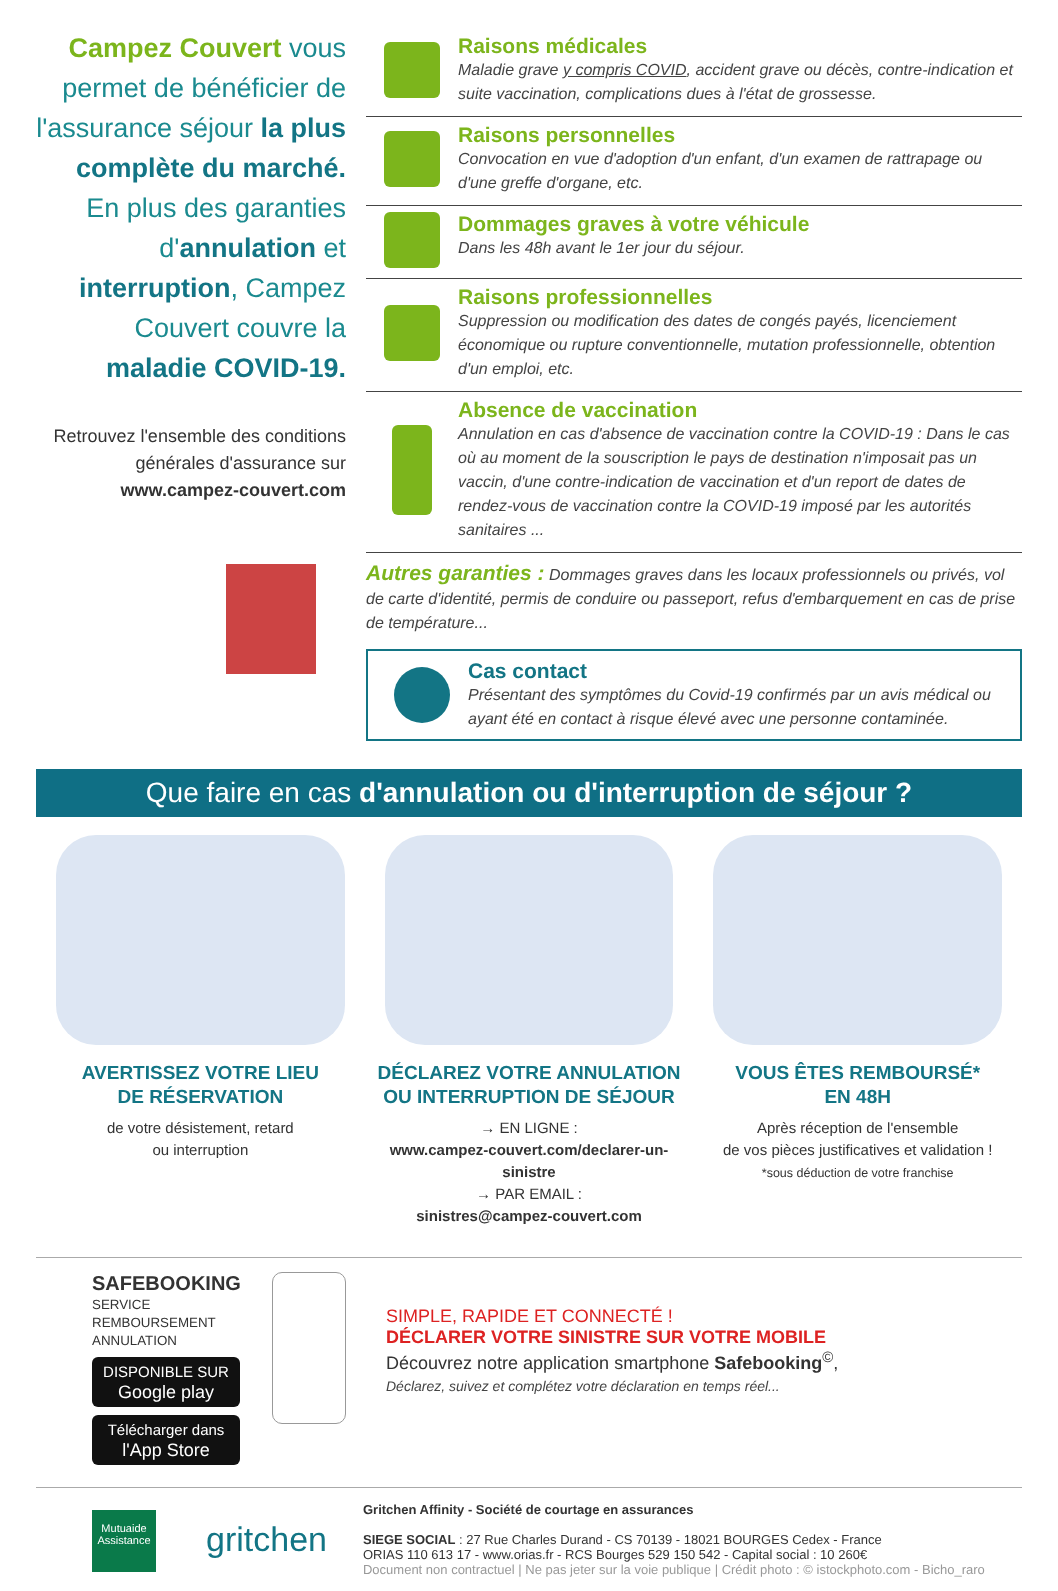Campez Couvert vous permet de bénéficier de l'assurance séjour la plus complète du marché.
En plus des garanties d'annulation et interruption, Campez Couvert couvre la maladie COVID-19.
Retrouvez l'ensemble des conditions générales d'assurance sur
www.campez-couvert.com
Raisons médicales
Maladie grave y compris COVID, accident grave ou décès, contre-indication et suite vaccination, complications dues à l'état de grossesse.
Raisons personnelles
Convocation en vue d'adoption d'un enfant, d'un examen de rattrapage ou d'une greffe d'organe, etc.
Dommages graves à votre véhicule
Dans les 48h avant le 1er jour du séjour.
Raisons professionnelles
Suppression ou modification des dates de congés payés, licenciement économique ou rupture conventionnelle, mutation professionnelle, obtention d'un emploi, etc.
Absence de vaccination
Annulation en cas d'absence de vaccination contre la COVID-19 : Dans le cas où au moment de la souscription le pays de destination n'imposait pas un vaccin, d'une contre-indication de vaccination et d'un report de dates de rendez-vous de vaccination contre la COVID-19 imposé par les autorités sanitaires ...
Autres garanties : Dommages graves dans les locaux professionnels ou privés, vol de carte d'identité, permis de conduire ou passeport, refus d'embarquement en cas de prise de température...
Cas contact
Présentant des symptômes du Covid-19 confirmés par un avis médical ou ayant été en contact à risque élevé avec une personne contaminée.
Que faire en cas d'annulation ou d'interruption de séjour ?
AVERTISSEZ VOTRE LIEU
DE RÉSERVATION
de votre désistement, retard
ou interruption
DÉCLAREZ VOTRE ANNULATION
OU INTERRUPTION DE SÉJOUR
→ EN LIGNE :
www.campez-couvert.com/declarer-un-sinistre
→ PAR EMAIL :
sinistres@campez-couvert.com
VOUS ÊTES REMBOURSÉ*
EN 48H
Après réception de l'ensemble
de vos pièces justificatives et validation !
*sous déduction de votre franchise
SAFEBOOKING
SERVICE REMBOURSEMENT ANNULATION
DISPONIBLE SUR
Google play
Télécharger dans
l'App Store
SIMPLE, RAPIDE ET CONNECTÉ !
DÉCLARER VOTRE SINISTRE SUR VOTRE MOBILE
Découvrez notre application smartphone Safebooking<sup>©</sup>,
Déclarez, suivez et complétez votre déclaration en temps réel...
Mutuaide Assistance
gritchen
Gritchen Affinity - Société de courtage en assurances
SIEGE SOCIAL : 27 Rue Charles Durand - CS 70139 - 18021 BOURGES Cedex - France
ORIAS 110 613 17 - www.orias.fr - RCS Bourges 529 150 542 - Capital social : 10 260€
Document non contractuel | Ne pas jeter sur la voie publique | Crédit photo : © istockphoto.com - Bicho_raro